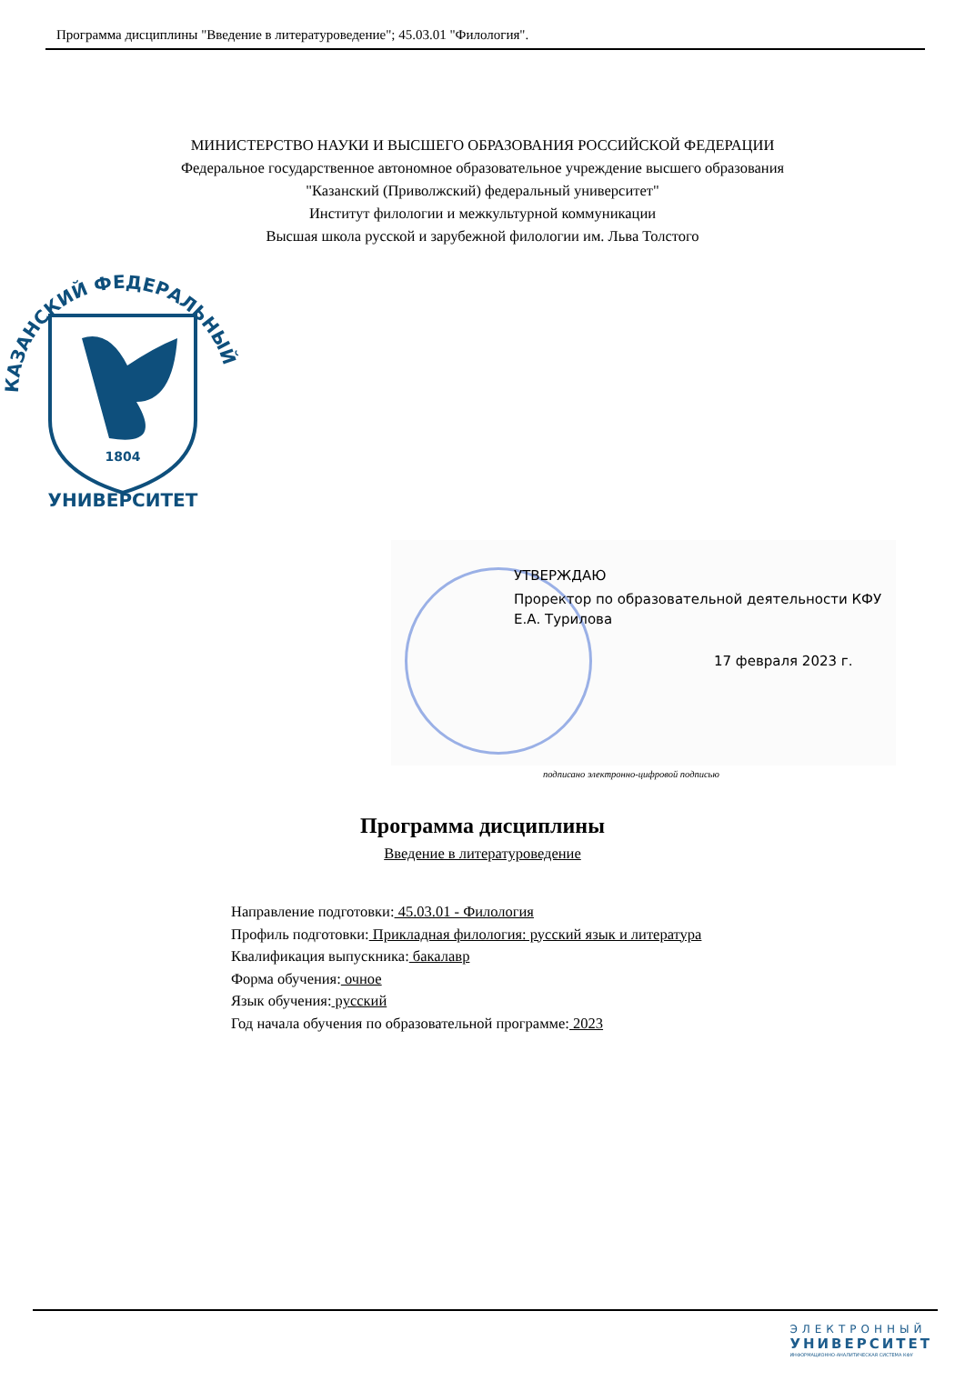Программа дисциплины "Введение в литературоведение"; 45.03.01 "Филология".
МИНИСТЕРСТВО НАУКИ И ВЫСШЕГО ОБРАЗОВАНИЯ РОССИЙСКОЙ ФЕДЕРАЦИИ
Федеральное государственное автономное образовательное учреждение высшего образования
"Казанский (Приволжский) федеральный университет"
Институт филологии и межкультурной коммуникации
Высшая школа русской и зарубежной филологии им. Льва Толстого
1804
КАЗАНСКИЙ ФЕДЕРАЛЬНЫЙ
УНИВЕРСИТЕТ
УТВЕРЖДАЮ
Проректор по образовательной деятельности КФУ
Е.А. Турилова
17 февраля 2023 г.
подписано электронно-цифровой подписью
Программа дисциплины
Введение в литературоведение
Направление подготовки: 45.03.01 - Филология
Профиль подготовки: Прикладная филология: русский язык и литература
Квалификация выпускника: бакалавр
Форма обучения: очное
Язык обучения: русский
Год начала обучения по образовательной программе: 2023
ЭЛЕКТРОННЫЙ
УНИВЕРСИТЕТ
ИНФОРМАЦИОННО-АНАЛИТИЧЕСКАЯ СИСТЕМА КФУ